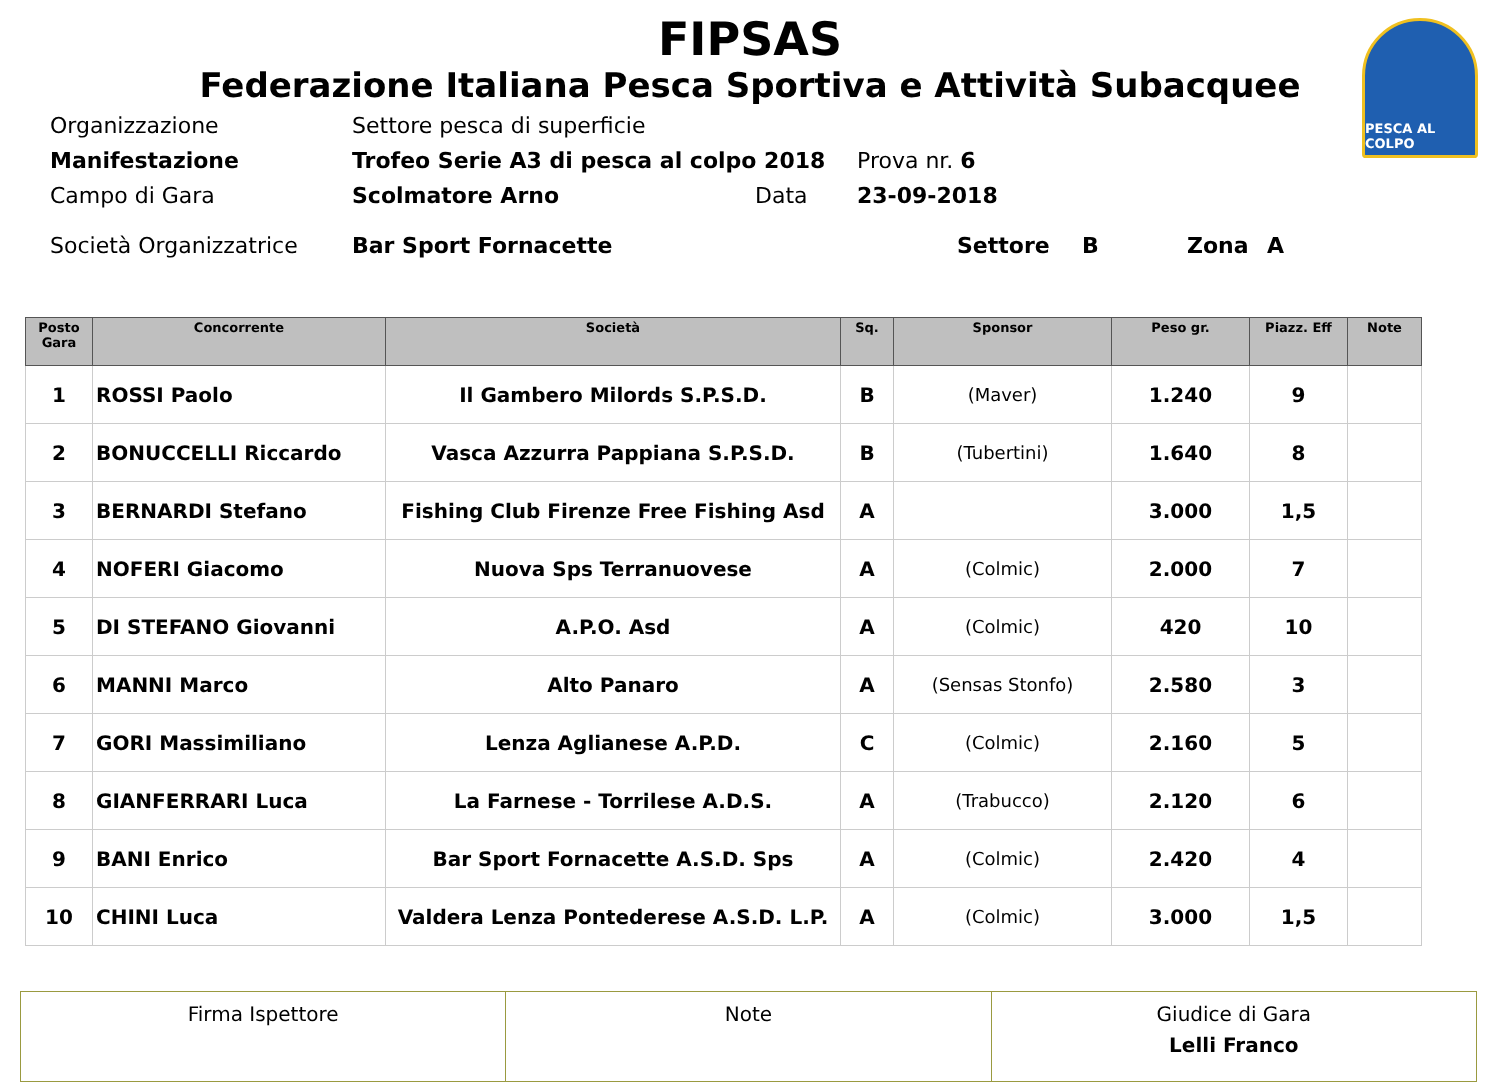PESCA AL COLPO
FIPSAS
Federazione Italiana Pesca Sportiva e Attività Subacquee
Organizzazione Settore pesca di superficie
Manifestazione Trofeo Serie A3 di pesca al colpo 2018 Prova nr. 6
Campo di Gara Scolmatore Arno Data 23-09-2018
Società Organizzatrice Bar Sport Fornacette Settore B Zona A
| Posto Gara | Concorrente | Società | Sq. | Sponsor | Peso gr. | Piazz. Eff | Note |
| --- | --- | --- | --- | --- | --- | --- | --- |
| 1 | ROSSI Paolo | Il Gambero Milords S.P.S.D. | B | (Maver) | 1.240 | 9 | |
| 2 | BONUCCELLI Riccardo | Vasca Azzurra Pappiana S.P.S.D. | B | (Tubertini) | 1.640 | 8 | |
| 3 | BERNARDI Stefano | Fishing Club Firenze Free Fishing Asd | A | | 3.000 | 1,5 | |
| 4 | NOFERI Giacomo | Nuova Sps Terranuovese | A | (Colmic) | 2.000 | 7 | |
| 5 | DI STEFANO Giovanni | A.P.O. Asd | A | (Colmic) | 420 | 10 | |
| 6 | MANNI Marco | Alto Panaro | A | (Sensas Stonfo) | 2.580 | 3 | |
| 7 | GORI Massimiliano | Lenza Aglianese A.P.D. | C | (Colmic) | 2.160 | 5 | |
| 8 | GIANFERRARI Luca | La Farnese - Torrilese A.D.S. | A | (Trabucco) | 2.120 | 6 | |
| 9 | BANI Enrico | Bar Sport Fornacette A.S.D. Sps | A | (Colmic) | 2.420 | 4 | |
| 10 | CHINI Luca | Valdera Lenza Pontederese A.S.D. L.P. | A | (Colmic) | 3.000 | 1,5 | |
| Firma Ispettore | Note | Giudice di Gara Lelli Franco |